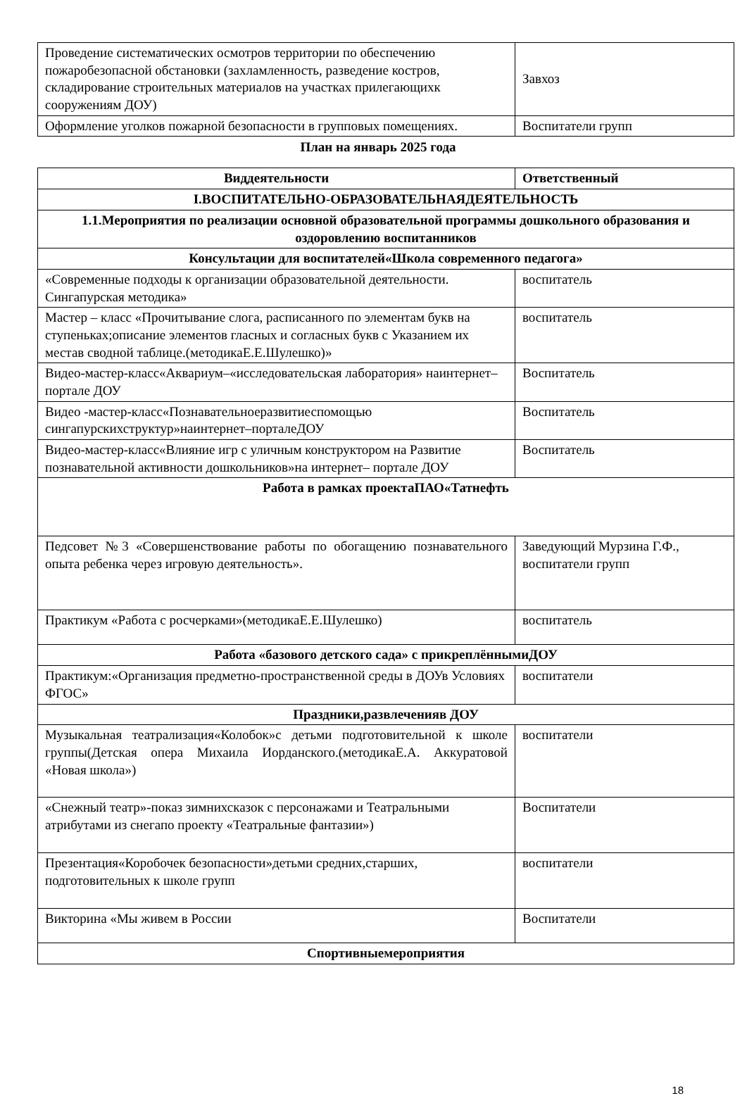| Проведение систематических осмотров территории по обеспечению пожаробезопасной обстановки (захламленность, разведение костров, складирование строительных материалов на участках прилегающихк сооружениям ДОУ) | Завхоз |
| Оформление уголков пожарной безопасности в групповых помещениях. | Воспитатели групп |
План на январь 2025 года
| Виддеятельности | Ответственный |
| --- | --- |
| I.ВОСПИТАТЕЛЬНО-ОБРАЗОВАТЕЛЬНАЯДЕЯТЕЛЬНОСТЬ | |
| 1.1.Мероприятия по реализации основной образовательной программы дошкольного образования и оздоровлению воспитанников | |
| Консультации для воспитателей«Школа современного педагога» | |
| «Современные подходы к организации образовательной деятельности. Сингапурская методика» | воспитатель |
| Мастер – класс «Прочитывание слога, расписанного по элементам букв на ступеньках;описание элементов гласных и согласных букв с Указанием их местав сводной таблице.(методикаЕ.Е.Шулешко)» | воспитатель |
| Видео-мастер-класс«Аквариум–«исследовательская лаборатория» наинтернет– портале ДОУ | Воспитатель |
| Видео -мастер-класс«Познавательноеразвитиеспомощью сингапурскихструктур»наинтернет–порталеДОУ | Воспитатель |
| Видео-мастер-класс«Влияние игр с уличным конструктором на Развитие познавательной активности дошкольников»на интернет– портале ДОУ | Воспитатель |
| Работа в рамках проектаПАО«Татнефть | |
| Педсовет №3 «Совершенствование работы по обогащению познавательного опыта ребенка через игровую деятельность». | Заведующий Мурзина Г.Ф., воспитатели групп |
| Практикум «Работа с росчерками»(методикаЕ.Е.Шулешко) | воспитатель |
| Работа «базового детского сада» с прикреплённымиДОУ | |
| Практикум:«Организация предметно-пространственной среды в ДОУв Условиях ФГОС» | воспитатели |
| Праздники,развлеченияв ДОУ | |
| Музыкальная театрализация«Колобок»с детьми подготовительной к школе группы(Детская опера Михаила Иорданского.(методикаЕ.А. Аккуратовой «Новая школа») | воспитатели |
| «Снежный театр»-показ зимнихсказок с персонажами и Театральными атрибутами из снегапо проекту «Театральные фантазии») | Воспитатели |
| Презентация«Коробочек безопасности»детьми средних,старших, подготовительных к школе групп | воспитатели |
| Викторина «Мы живем в России | Воспитатели |
| Спортивныемероприятия | |
18